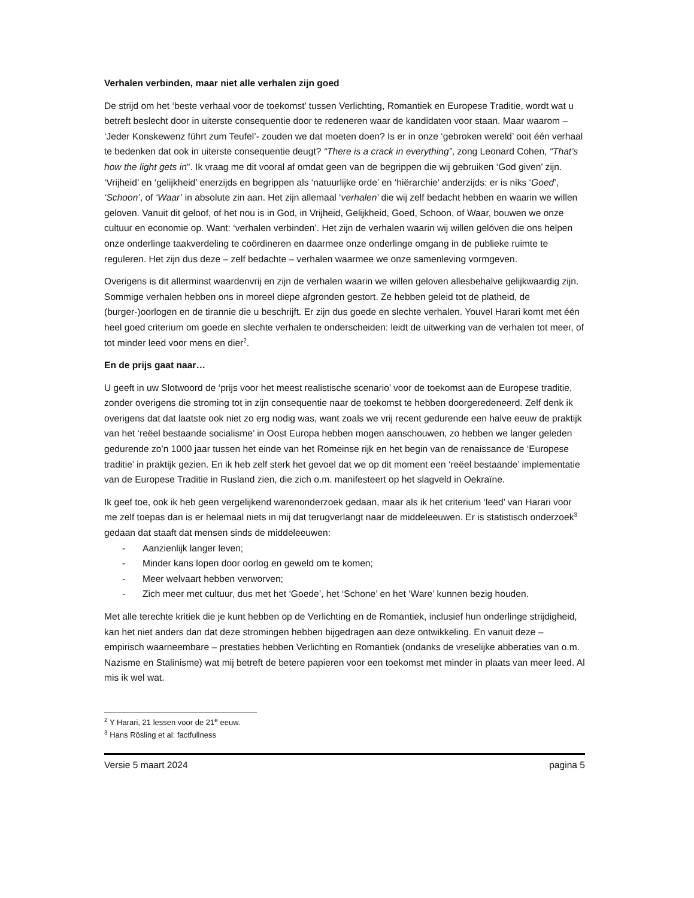Verhalen verbinden, maar niet alle verhalen zijn goed
De strijd om het ‘beste verhaal voor de toekomst’ tussen Verlichting, Romantiek en Europese Traditie, wordt wat u betreft beslecht door in uiterste consequentie door te redeneren waar de kandidaten voor staan. Maar waarom – ‘Jeder Konskewenz führt zum Teufel’- zouden we dat moeten doen? Is er in onze ‘gebroken wereld’ ooit één verhaal te bedenken dat ook in uiterste consequentie deugt? “There is a crack in everything”, zong Leonard Cohen, “That’s how the light gets in". Ik vraag me dit vooral af omdat geen van de begrippen die wij gebruiken ‘God given’ zijn. ‘Vrijheid’ en ‘gelijkheid’ enerzijds en begrippen als ‘natuurlijke orde’ en ‘hiërarchie’ anderzijds: er is niks ‘Goed’, ‘Schoon’, of ‘Waar’ in absolute zin aan. Het zijn allemaal ‘verhalen’ die wij zelf bedacht hebben en waarin we willen geloven. Vanuit dit geloof, of het nou is in God, in Vrijheid, Gelijkheid, Goed, Schoon, of Waar, bouwen we onze cultuur en economie op. Want: ‘verhalen verbinden’. Het zijn de verhalen waarin wij willen gelóven die ons helpen onze onderlinge taakverdeling te coördineren en daarmee onze onderlinge omgang in de publieke ruimte te reguleren. Het zijn dus deze – zelf bedachte – verhalen waarmee we onze samenleving vormgeven.
Overigens is dit allerminst waardenvrij en zijn de verhalen waarin we willen geloven allesbehalve gelijkwaardig zijn. Sommige verhalen hebben ons in moreel diepe afgronden gestort. Ze hebben geleid tot de platheid, de (burger-)oorlogen en de tirannie die u beschrijft. Er zijn dus goede en slechte verhalen. Youvel Harari komt met één heel goed criterium om goede en slechte verhalen te onderscheiden: leidt de uitwerking van de verhalen tot meer, of tot minder leed voor mens en dier<sup>2</sup>.
En de prijs gaat naar…
U geeft in uw Slotwoord de ‘prijs voor het meest realistische scenario’ voor de toekomst aan de Europese traditie, zonder overigens die stroming tot in zijn consequentie naar de toekomst te hebben doorgeredeneerd. Zelf denk ik overigens dat dat laatste ook niet zo erg nodig was, want zoals we vrij recent gedurende een halve eeuw de praktijk van het ‘reëel bestaande socialisme’ in Oost Europa hebben mogen aanschouwen, zo hebben we langer geleden gedurende zo’n 1000 jaar tussen het einde van het Romeinse rijk en het begin van de renaissance de ‘Europese traditie’ in praktijk gezien. En ik heb zelf sterk het gevoel dat we op dit moment een ‘reëel bestaande’ implementatie van de Europese Traditie in Rusland zien, die zich o.m. manifesteert op het slagveld in Oekraïne.
Ik geef toe, ook ik heb geen vergelijkend warenonderzoek gedaan, maar als ik het criterium ‘leed’ van Harari voor me zelf toepas dan is er helemaal niets in mij dat terugverlangt naar de middeleeuwen. Er is statistisch onderzoek<sup>3</sup> gedaan dat staaft dat mensen sinds de middeleeuwen:
- Aanzienlijk langer leven;
- Minder kans lopen door oorlog en geweld om te komen;
- Meer welvaart hebben verworven;
- Zich meer met cultuur, dus met het ‘Goede’, het ‘Schone’ en het ‘Ware’ kunnen bezig houden.
Met alle terechte kritiek die je kunt hebben op de Verlichting en de Romantiek, inclusief hun onderlinge strijdigheid, kan het niet anders dan dat deze stromingen hebben bijgedragen aan deze ontwikkeling. En vanuit deze – empirisch waarneembare – prestaties hebben Verlichting en Romantiek (ondanks de vreselijke abberaties van o.m. Nazisme en Stalinisme) wat mij betreft de betere papieren voor een toekomst met minder in plaats van meer leed. Al mis ik wel wat.
<sup>2</sup> Y Harari, 21 lessen voor de 21<sup>e</sup> eeuw.
<sup>3</sup> Hans Rösling et al: factfullness
Versie 5 maart 2024 pagina 5